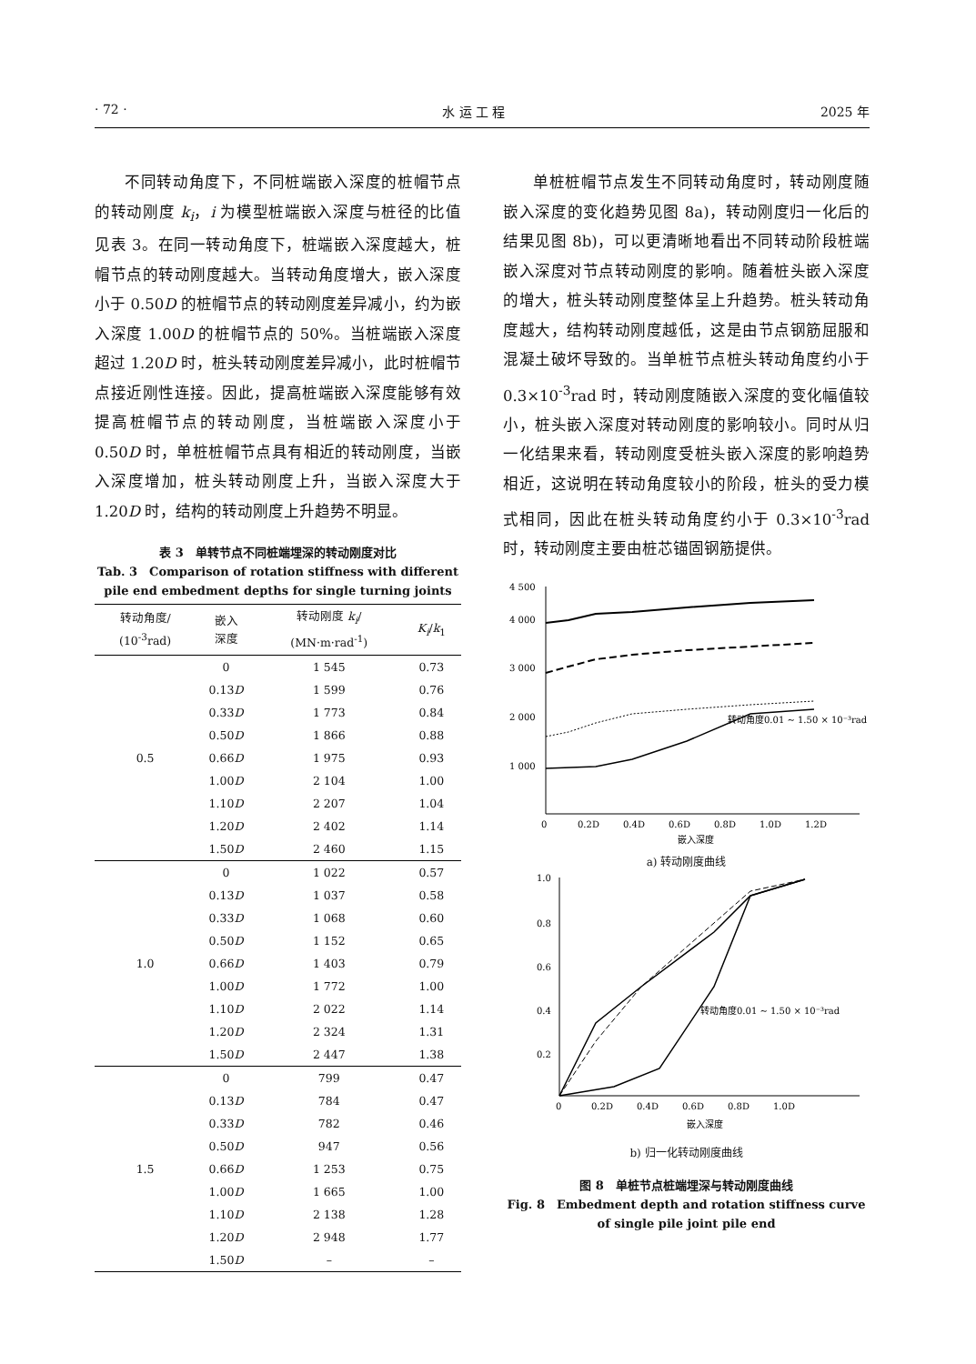· 72 · 水 运 工 程 2025 年
不同转动角度下，不同桩端嵌入深度的桩帽节点的转动刚度 k<sub>i</sub>，i 为模型桩端嵌入深度与桩径的比值见表 3。在同一转动角度下，桩端嵌入深度越大，桩帽节点的转动刚度越大。当转动角度增大，嵌入深度小于 0.50D 的桩帽节点的转动刚度差异减小，约为嵌入深度 1.00D 的桩帽节点的 50%。当桩端嵌入深度超过 1.20D 时，桩头转动刚度差异减小，此时桩帽节点接近刚性连接。因此，提高桩端嵌入深度能够有效提高桩帽节点的转动刚度，当桩端嵌入深度小于 0.50D 时，单桩桩帽节点具有相近的转动刚度，当嵌入深度增加，桩头转动刚度上升，当嵌入深度大于 1.20D 时，结构的转动刚度上升趋势不明显。
表 3　单转节点不同桩端埋深的转动刚度对比
Tab. 3　Comparison of rotation stiffness with different pile end embedment depths for single turning joints
| 转动角度/ (10<sup>-3</sup>rad) | 嵌入 深度 | 转动刚度 k<sub>i</sub> / (MN·m·rad<sup>-1</sup>) | K<sub>i</sub> / k<sub>1</sub> |
| --- | --- | --- | --- |
| 0.5 | 0 | 1 545 | 0.73 |
| | 0.13 D | 1 599 | 0.76 |
| | 0.33 D | 1 773 | 0.84 |
| | 0.50 D | 1 866 | 0.88 |
| | 0.66 D | 1 975 | 0.93 |
| | 1.00 D | 2 104 | 1.00 |
| | 1.10 D | 2 207 | 1.04 |
| | 1.20 D | 2 402 | 1.14 |
| | 1.50 D | 2 460 | 1.15 |
| 1.0 | 0 | 1 022 | 0.57 |
| | 0.13 D | 1 037 | 0.58 |
| | 0.33 D | 1 068 | 0.60 |
| | 0.50 D | 1 152 | 0.65 |
| | 0.66 D | 1 403 | 0.79 |
| | 1.00 D | 1 772 | 1.00 |
| | 1.10 D | 2 022 | 1.14 |
| | 1.20 D | 2 324 | 1.31 |
| | 1.50 D | 2 447 | 1.38 |
| 1.5 | 0 | 799 | 0.47 |
| | 0.13 D | 784 | 0.47 |
| | 0.33 D | 782 | 0.46 |
| | 0.50 D | 947 | 0.56 |
| | 0.66 D | 1 253 | 0.75 |
| | 1.00 D | 1 665 | 1.00 |
| | 1.10 D | 2 138 | 1.28 |
| | 1.20 D | 2 948 | 1.77 |
| | 1.50 D | – | – |
单桩桩帽节点发生不同转动角度时，转动刚度随嵌入深度的变化趋势见图 8a)，转动刚度归一化后的结果见图 8b)，可以更清晰地看出不同转动阶段桩端嵌入深度对节点转动刚度的影响。随着桩头嵌入深度的增大，桩头转动刚度整体呈上升趋势。桩头转动角度越大，结构转动刚度越低，这是由节点钢筋屈服和混凝土破坏导致的。当单桩节点桩头转动角度约小于 0.3×10<sup>-3</sup>rad 时，转动刚度随嵌入深度的变化幅值较小，桩头嵌入深度对转动刚度的影响较小。同时从归一化结果来看，转动刚度受桩头嵌入深度的影响趋势相近，这说明在转动角度较小的阶段，桩头的受力模式相同，因此在桩头转动角度约小于 0.3×10<sup>-3</sup>rad 时，转动刚度主要由桩芯锚固钢筋提供。
4 500
4 000
3 000
2 000
1 000
转动角度0.01 ~ 1.50 × 10⁻³rad
0
0.2D
0.4D
0.6D
0.8D
1.0D
1.2D
嵌入深度
a) 转动刚度曲线
1.0
0.8
0.6
0.4
0.2
转动角度0.01 ~ 1.50 × 10⁻³rad
0
0.2D
0.4D
0.6D
0.8D
1.0D
嵌入深度
b) 归一化转动刚度曲线
图 8　单桩节点桩端埋深与转动刚度曲线
Fig. 8　Embedment depth and rotation stiffness curve of single pile joint pile end